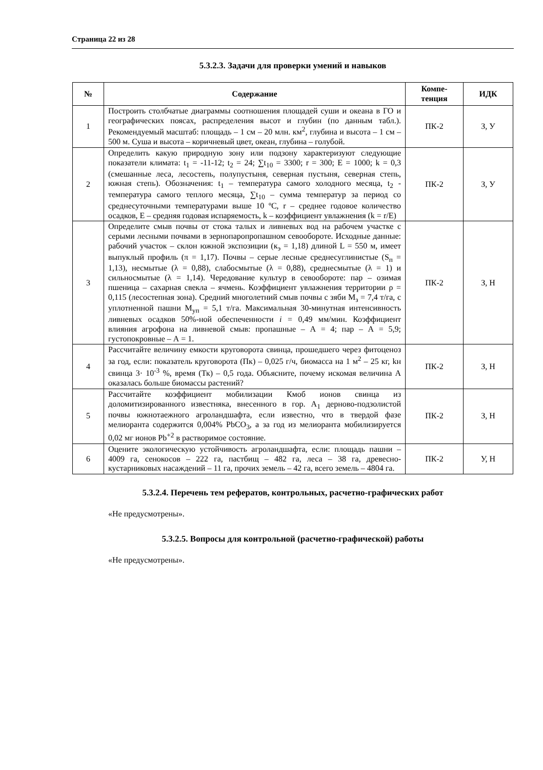Страница 22 из 28
5.3.2.3. Задачи для проверки умений и навыков
| № | Содержание | Компе- тенция | ИДК |
| --- | --- | --- | --- |
| 1 | Построить столбчатые диаграммы соотношения площадей суши и океана в ГО и географических поясах, распределения высот и глубин (по данным табл.). Рекомендуемый масштаб: площадь – 1 см – 20 млн. км<sup>2</sup>, глубина и высота – 1 см – 500 м. Суша и высота – коричневый цвет, океан, глубина – голубой. | ПК-2 | З, У |
| 2 | Определить какую природную зону или подзону характеризуют следующие показатели климата: t<sub>1</sub> = -11-12; t<sub>2</sub> = 24; ∑t<sub>10</sub> = 3300; r = 300; E = 1000; k = 0,3 (смешанные леса, лесостепь, полупустыня, северная пустыня, северная степь, южная степь). Обозначения: t<sub>1</sub> – температура самого холодного месяца, t<sub>2</sub> - температура самого теплого месяца, ∑t<sub>10</sub> – сумма температур за период со среднесуточными температурами выше 10 ºC, r – среднее годовое количество осадков, E – средняя годовая испаряемость, k – коэффициент увлажнения (k = r/E) | ПК-2 | З, У |
| 3 | Определите смыв почвы от стока талых и ливневых вод на рабочем участке с серыми лесными почвами в зернопаропропашном севообороте. Исходные данные: рабочий участок – склон южной экспозиции (к<sub>э</sub> = 1,18) длиной L = 550 м, имеет выпуклый профиль (π = 1,17). Почвы – серые лесные среднесуглинистые (S<sub>п</sub> = 1,13), несмытые (λ = 0,88), слабосмытые (λ = 0,88), среднесмытые (λ = 1) и сильносмытые (λ = 1,14). Чередование культур в севообороте: пар – озимая пшеница – сахарная свекла – ячмень. Коэффициент увлажнения территории ρ = 0,115 (лесостепная зона). Средний многолетний смыв почвы с зяби М<sub>з</sub> = 7,4 т/га, с уплотненной пашни М<sub>уп</sub> = 5,1 т/га. Максимальная 30-минутная интенсивность ливневых осадков 50%-ной обеспеченности i = 0,49 мм/мин. Коэффициент влияния агрофона на ливневой смыв: пропашные – А = 4; пар – А = 5,9; густопокровные – А = 1. | ПК-2 | З, Н |
| 4 | Рассчитайте величину емкости круговорота свинца, прошедшего через фитоценоз за год, если: показатель круговорота (Пк) – 0,025 г/ч, биомасса на 1 м<sup>2</sup> – 25 кг, kн свинца 3· 10<sup>-3</sup> %, время (Тк) – 0,5 года. Объясните, почему искомая величина А оказалась больше биомассы растений? | ПК-2 | З, Н |
| 5 | Рассчитайте коэффициент мобилизации Кмоб ионов свинца из доломитизированного известняка, внесенного в гор. А<sub>1</sub> дерново-подзолистой почвы южнотаежного агроландшафта, если известно, что в твердой фазе мелиоранта содержится 0,004% PbCO<sub>3</sub>, а за год из мелиоранта мобилизируется 0,02 мг ионов Pb<sup>+2</sup> в растворимое состояние. | ПК-2 | З, Н |
| 6 | Оцените экологическую устойчивость агроландшафта, если: площадь пашни – 4009 га, сенокосов – 222 га, пастбищ – 482 га, леса – 38 га, древесно-кустарниковых насаждений – 11 га, прочих земель – 42 га, всего земель – 4804 га. | ПК-2 | У, Н |
5.3.2.4. Перечень тем рефератов, контрольных, расчетно-графических работ
«Не предусмотрены».
5.3.2.5. Вопросы для контрольной (расчетно-графической) работы
«Не предусмотрены».